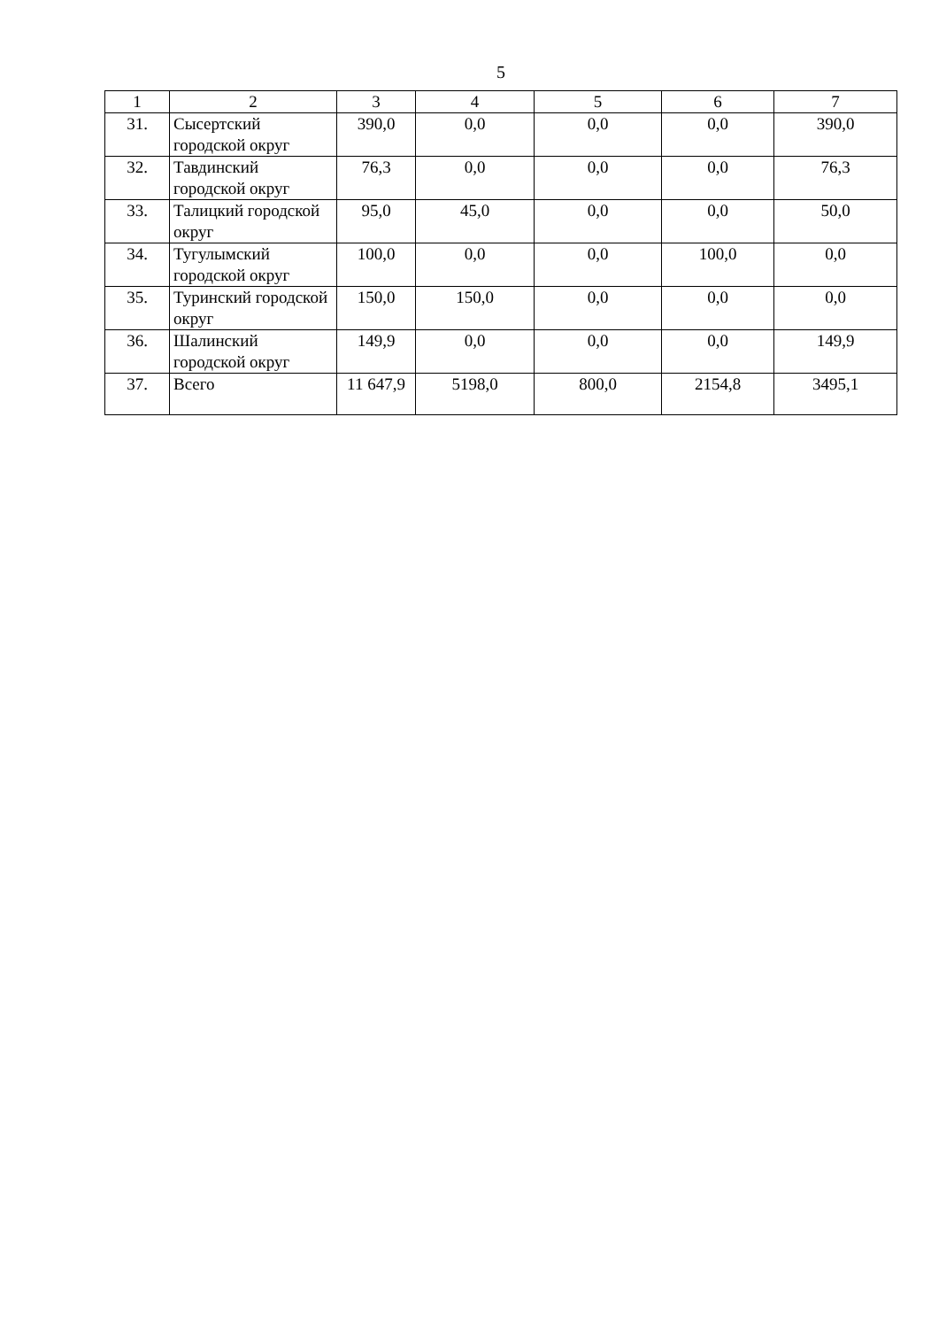5
| 1 | 2 | 3 | 4 | 5 | 6 | 7 |
| --- | --- | --- | --- | --- | --- | --- |
| 31. | Сысертский городской округ | 390,0 | 0,0 | 0,0 | 0,0 | 390,0 |
| 32. | Тавдинский городской округ | 76,3 | 0,0 | 0,0 | 0,0 | 76,3 |
| 33. | Талицкий городской округ | 95,0 | 45,0 | 0,0 | 0,0 | 50,0 |
| 34. | Тугулымский городской округ | 100,0 | 0,0 | 0,0 | 100,0 | 0,0 |
| 35. | Туринский городской округ | 150,0 | 150,0 | 0,0 | 0,0 | 0,0 |
| 36. | Шалинский городской округ | 149,9 | 0,0 | 0,0 | 0,0 | 149,9 |
| 37. | Всего | 11 647,9 | 5198,0 | 800,0 | 2154,8 | 3495,1 |